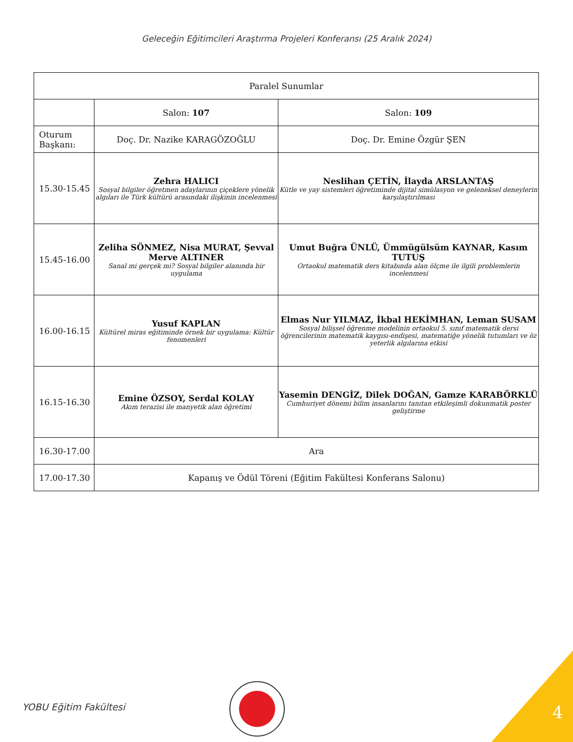Geleceğin Eğitimcileri Araştırma Projeleri Konferansı (25 Aralık 2024)
| Paralel Sunumlar | | |
| | Salon: 107 | Salon: 109 |
| Oturum Başkanı: | Doç. Dr. Nazike KARAGÖZOĞLU | Doç. Dr. Emine Özgür ŞEN |
| 15.30-15.45 | Zehra HALICI Sosyal bilgiler öğretmen adaylarının çiçeklere yönelik algıları ile Türk kültürü arasındaki ilişkinin incelenmesi | Neslihan ÇETİN, İlayda ARSLANTAŞ Kütle ve yay sistemleri öğretiminde dijital simülasyon ve geleneksel deneylerin karşılaştırılması |
| 15.45-16.00 | Zeliha SÖNMEZ, Nisa MURAT, Şevval Merve ALTINER Sanal mi gerçek mi? Sosyal bilgiler alanında bir uygulama | Umut Buğra ÜNLÜ, Ümmügülsüm KAYNAR, Kasım TUTUŞ Ortaokul matematik ders kitabında alan ölçme ile ilgili problemlerin incelenmesi |
| 16.00-16.15 | Yusuf KAPLAN Kültürel miras eğitiminde örnek bir uygulama: Kültür fenomenleri | Elmas Nur YILMAZ, İkbal HEKİMHAN, Leman SUSAM Sosyal bilişsel öğrenme modelinin ortaokul 5. sınıf matematik dersi öğrencilerinin matematik kaygısı-endişesi, matematiğe yönelik tutumları ve öz yeterlik algılarına etkisi |
| 16.15-16.30 | Emine ÖZSOY, Serdal KOLAY Akım terazisi ile manyetik alan öğretimi | Yasemin DENGİZ, Dilek DOĞAN, Gamze KARABÖRKLÜ Cumhuriyet dönemi bilim insanlarını tanıtan etkileşimli dokunmatik poster geliştirme |
| 16.30-17.00 | Ara | |
| 17.00-17.30 | Kapanış ve Ödül Töreni (Eğitim Fakültesi Konferans Salonu) | |
YOBU Eğitim Fakültesi 4